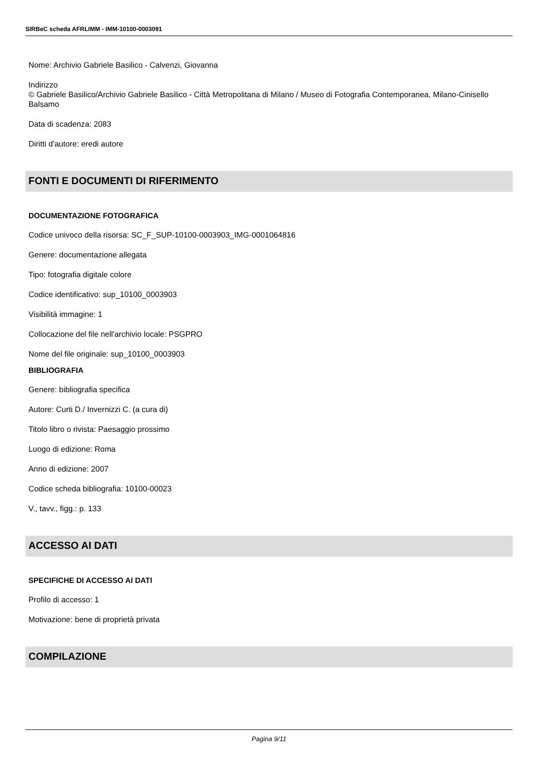SIRBeC scheda AFRLIMM - IMM-10100-0003091
Nome: Archivio Gabriele Basilico - Calvenzi, Giovanna
Indirizzo
© Gabriele Basilico/Archivio Gabriele Basilico - Città Metropolitana di Milano / Museo di Fotografia Contemporanea, Milano-Cinisello Balsamo
Data di scadenza: 2083
Diritti d'autore: eredi autore
FONTI E DOCUMENTI DI RIFERIMENTO
DOCUMENTAZIONE FOTOGRAFICA
Codice univoco della risorsa: SC_F_SUP-10100-0003903_IMG-0001064816
Genere: documentazione allegata
Tipo: fotografia digitale colore
Codice identificativo: sup_10100_0003903
Visibilità immagine: 1
Collocazione del file nell'archivio locale: PSGPRO
Nome del file originale: sup_10100_0003903
BIBLIOGRAFIA
Genere: bibliografia specifica
Autore: Curti D./ Invernizzi C. (a cura di)
Titolo libro o rivista: Paesaggio prossimo
Luogo di edizione: Roma
Anno di edizione: 2007
Codice scheda bibliografia: 10100-00023
V., tavv., figg.: p. 133
ACCESSO AI DATI
SPECIFICHE DI ACCESSO AI DATI
Profilo di accesso: 1
Motivazione: bene di proprietà privata
COMPILAZIONE
Pagina 9/11